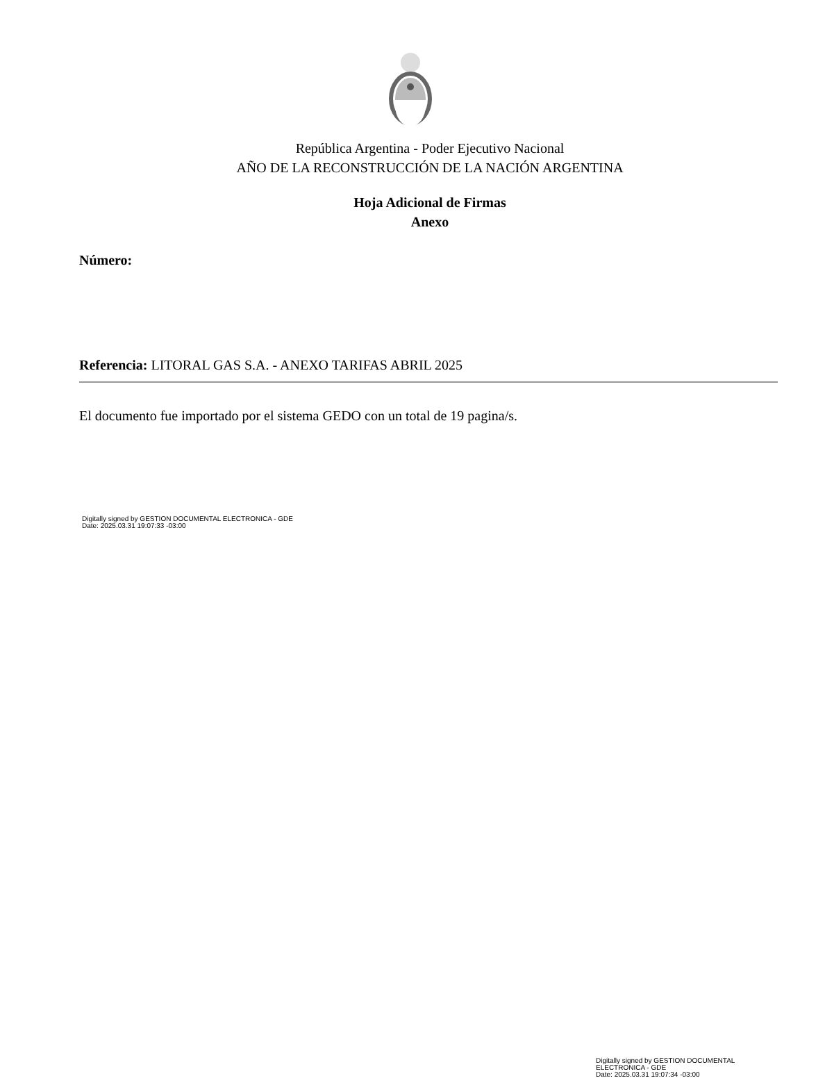República Argentina - Poder Ejecutivo Nacional
AÑO DE LA RECONSTRUCCIÓN DE LA NACIÓN ARGENTINA
Hoja Adicional de Firmas
Anexo
Número:
Referencia: LITORAL GAS S.A. - ANEXO TARIFAS ABRIL 2025
El documento fue importado por el sistema GEDO con un total de 19 pagina/s.
Digitally signed by GESTION DOCUMENTAL ELECTRONICA - GDE
Date: 2025.03.31 19:07:33 -03:00
Digitally signed by GESTION DOCUMENTAL
ELECTRONICA - GDE
Date: 2025.03.31 19:07:34 -03:00